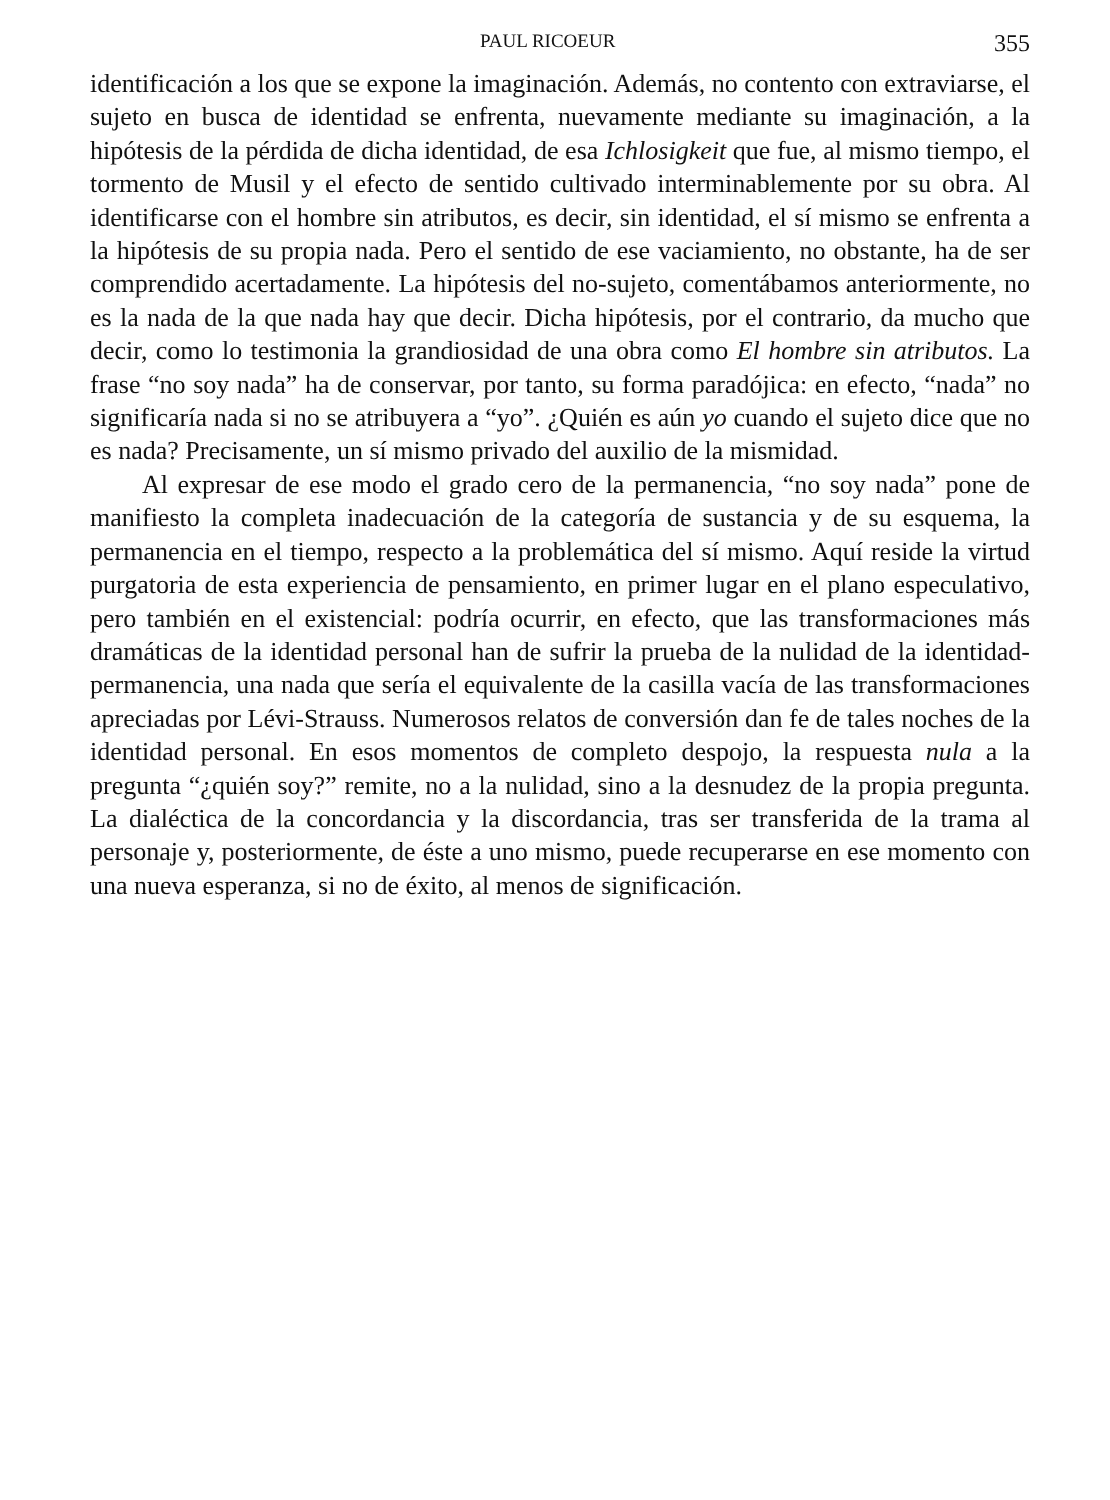PAUL RICOEUR 355
identificación a los que se expone la imaginación. Además, no contento con extraviarse, el sujeto en busca de identidad se enfrenta, nuevamente mediante su imaginación, a la hipótesis de la pérdida de dicha identidad, de esa Ichlosigkeit que fue, al mismo tiempo, el tormento de Musil y el efecto de sentido cultivado interminablemente por su obra. Al identificarse con el hombre sin atributos, es decir, sin identidad, el sí mismo se enfrenta a la hipótesis de su propia nada. Pero el sentido de ese vaciamiento, no obstante, ha de ser comprendido acertadamente. La hipótesis del no-sujeto, comentábamos anteriormente, no es la nada de la que nada hay que decir. Dicha hipótesis, por el contrario, da mucho que decir, como lo testimonia la grandiosidad de una obra como El hombre sin atributos. La frase “no soy nada” ha de conservar, por tanto, su forma paradójica: en efecto, “nada” no significaría nada si no se atribuyera a “yo”. ¿Quién es aún yo cuando el sujeto dice que no es nada? Precisamente, un sí mismo privado del auxilio de la mismidad.
Al expresar de ese modo el grado cero de la permanencia, “no soy nada” pone de manifiesto la completa inadecuación de la categoría de sustancia y de su esquema, la permanencia en el tiempo, respecto a la problemática del sí mismo. Aquí reside la virtud purgatoria de esta experiencia de pensamiento, en primer lugar en el plano especulativo, pero también en el existencial: podría ocurrir, en efecto, que las transformaciones más dramáticas de la identidad personal han de sufrir la prueba de la nulidad de la identidad-permanencia, una nada que sería el equivalente de la casilla vacía de las transformaciones apreciadas por Lévi-Strauss. Numerosos relatos de conversión dan fe de tales noches de la identidad personal. En esos momentos de completo despojo, la respuesta nula a la pregunta “¿quién soy?” remite, no a la nulidad, sino a la desnudez de la propia pregunta. La dialéctica de la concordancia y la discordancia, tras ser transferida de la trama al personaje y, posteriormente, de éste a uno mismo, puede recuperarse en ese momento con una nueva esperanza, si no de éxito, al menos de significación.